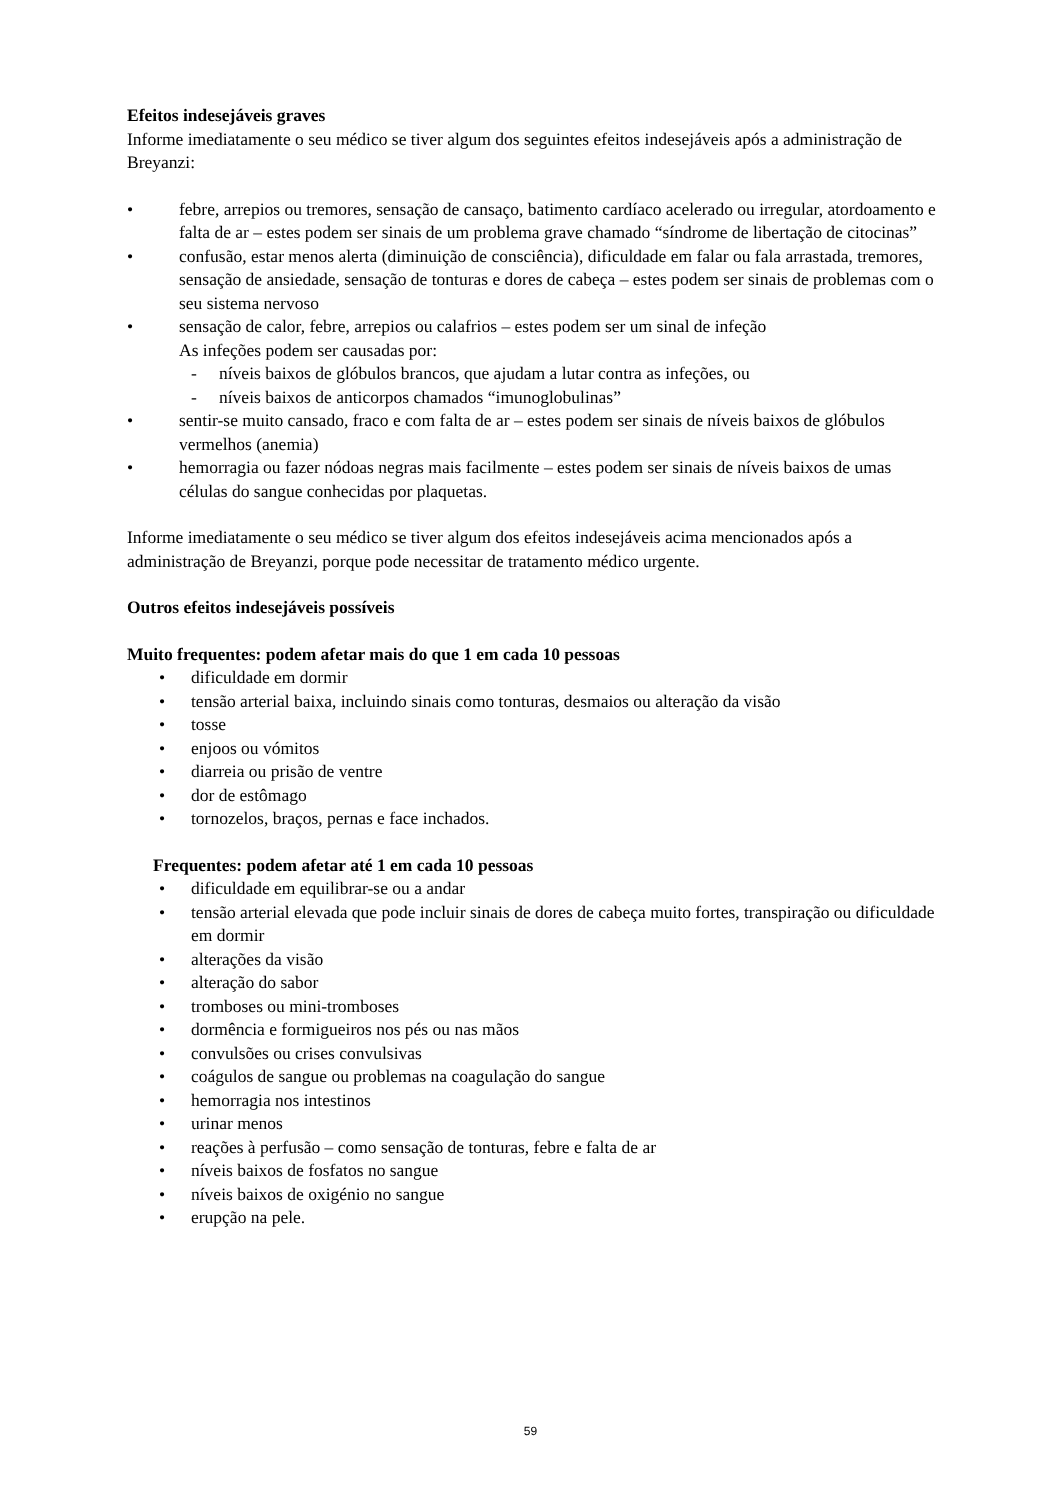Efeitos indesejáveis graves
Informe imediatamente o seu médico se tiver algum dos seguintes efeitos indesejáveis após a administração de Breyanzi:
• febre, arrepios ou tremores, sensação de cansaço, batimento cardíaco acelerado ou irregular, atordoamento e falta de ar – estes podem ser sinais de um problema grave chamado “síndrome de libertação de citocinas”
• confusão, estar menos alerta (diminuição de consciência), dificuldade em falar ou fala arrastada, tremores, sensação de ansiedade, sensação de tonturas e dores de cabeça – estes podem ser sinais de problemas com o seu sistema nervoso
• sensação de calor, febre, arrepios ou calafrios – estes podem ser um sinal de infeção
As infeções podem ser causadas por:
- níveis baixos de glóbulos brancos, que ajudam a lutar contra as infeções, ou
- níveis baixos de anticorpos chamados “imunoglobulinas”
• sentir-se muito cansado, fraco e com falta de ar – estes podem ser sinais de níveis baixos de glóbulos vermelhos (anemia)
• hemorragia ou fazer nódoas negras mais facilmente – estes podem ser sinais de níveis baixos de umas células do sangue conhecidas por plaquetas.
Informe imediatamente o seu médico se tiver algum dos efeitos indesejáveis acima mencionados após a administração de Breyanzi, porque pode necessitar de tratamento médico urgente.
Outros efeitos indesejáveis possíveis
Muito frequentes: podem afetar mais do que 1 em cada 10 pessoas
• dificuldade em dormir
• tensão arterial baixa, incluindo sinais como tonturas, desmaios ou alteração da visão
• tosse
• enjoos ou vómitos
• diarreia ou prisão de ventre
• dor de estômago
• tornozelos, braços, pernas e face inchados.
Frequentes: podem afetar até 1 em cada 10 pessoas
• dificuldade em equilibrar-se ou a andar
• tensão arterial elevada que pode incluir sinais de dores de cabeça muito fortes, transpiração ou dificuldade em dormir
• alterações da visão
• alteração do sabor
• tromboses ou mini-tromboses
• dormência e formigueiros nos pés ou nas mãos
• convulsões ou crises convulsivas
• coágulos de sangue ou problemas na coagulação do sangue
• hemorragia nos intestinos
• urinar menos
• reações à perfusão – como sensação de tonturas, febre e falta de ar
• níveis baixos de fosfatos no sangue
• níveis baixos de oxigénio no sangue
• erupção na pele.
59